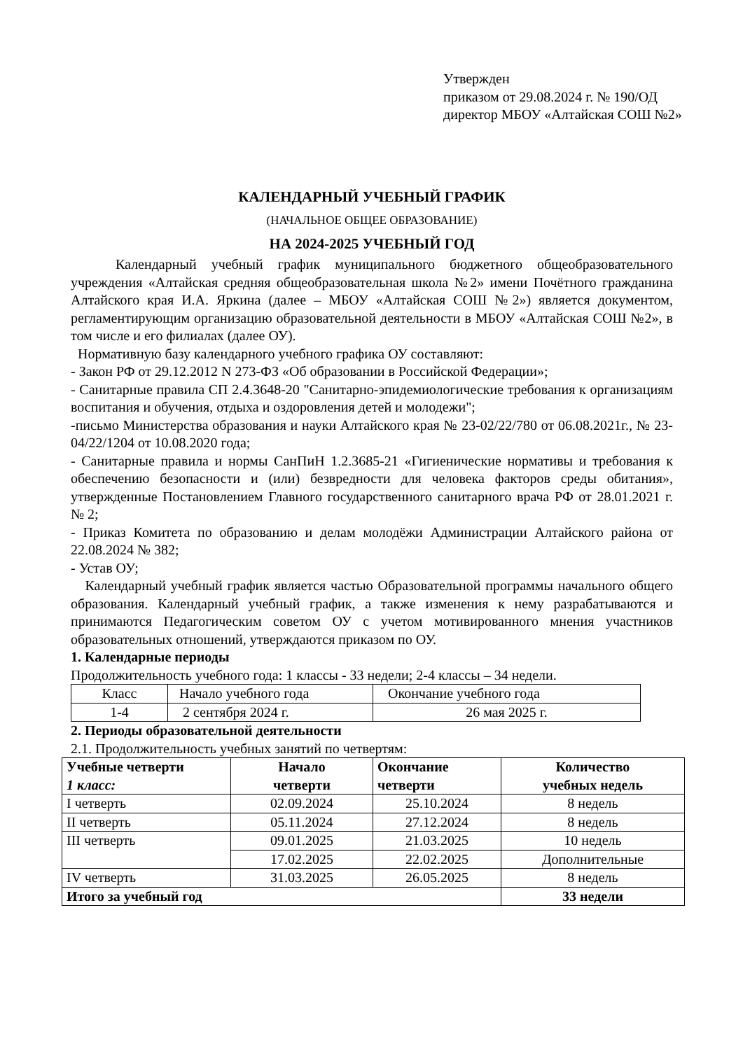Утвержден
приказом от 29.08.2024 г. № 190/ОД
директор МБОУ «Алтайская СОШ №2»
КАЛЕНДАРНЫЙ УЧЕБНЫЙ ГРАФИК
(НАЧАЛЬНОЕ ОБЩЕЕ ОБРАЗОВАНИЕ)
НА 2024-2025 УЧЕБНЫЙ ГОД
Календарный учебный график муниципального бюджетного общеобразовательного учреждения «Алтайская средняя общеобразовательная школа №2» имени Почётного гражданина Алтайского края И.А. Яркина (далее – МБОУ «Алтайская СОШ №2») является документом, регламентирующим организацию образовательной деятельности в МБОУ «Алтайская СОШ №2», в том числе и его филиалах (далее ОУ).
Нормативную базу календарного учебного графика ОУ составляют:
- Закон РФ от 29.12.2012 N 273-ФЗ «Об образовании в Российской Федерации»;
- Санитарные правила СП 2.4.3648-20 "Санитарно-эпидемиологические требования к организациям воспитания и обучения, отдыха и оздоровления детей и молодежи";
-письмо Министерства образования и науки Алтайского края № 23-02/22/780 от 06.08.2021г., № 23-04/22/1204 от 10.08.2020 года;
- Санитарные правила и нормы СанПиН 1.2.3685-21 «Гигиенические нормативы и требования к обеспечению безопасности и (или) безвредности для человека факторов среды обитания», утвержденные Постановлением Главного государственного санитарного врача РФ от 28.01.2021 г. № 2;
- Приказ Комитета по образованию и делам молодёжи Администрации Алтайского района от 22.08.2024 № 382;
- Устав ОУ;
Календарный учебный график является частью Образовательной программы начального общего образования. Календарный учебный график, а также изменения к нему разрабатываются и принимаются Педагогическим советом ОУ с учетом мотивированного мнения участников образовательных отношений, утверждаются приказом по ОУ.
1. Календарные периоды
Продолжительность учебного года: 1 классы - 33 недели; 2-4 классы – 34 недели.
| Класс | Начало учебного года | Окончание учебного года |
| 1-4 | 2 сентября 2024 г. | 26 мая 2025 г. |
2. Периоды образовательной деятельности
2.1. Продолжительность учебных занятий по четвертям:
| Учебные четверти 1 класс: | Начало четверти | Окончание четверти | Количество учебных недель |
| I четверть | 02.09.2024 | 25.10.2024 | 8 недель |
| II четверть | 05.11.2024 | 27.12.2024 | 8 недель |
| III четверть | 09.01.2025 | 21.03.2025 | 10 недель |
| | 17.02.2025 | 22.02.2025 | Дополнительные |
| IV четверть | 31.03.2025 | 26.05.2025 | 8 недель |
| Итого за учебный год | | | 33 недели |